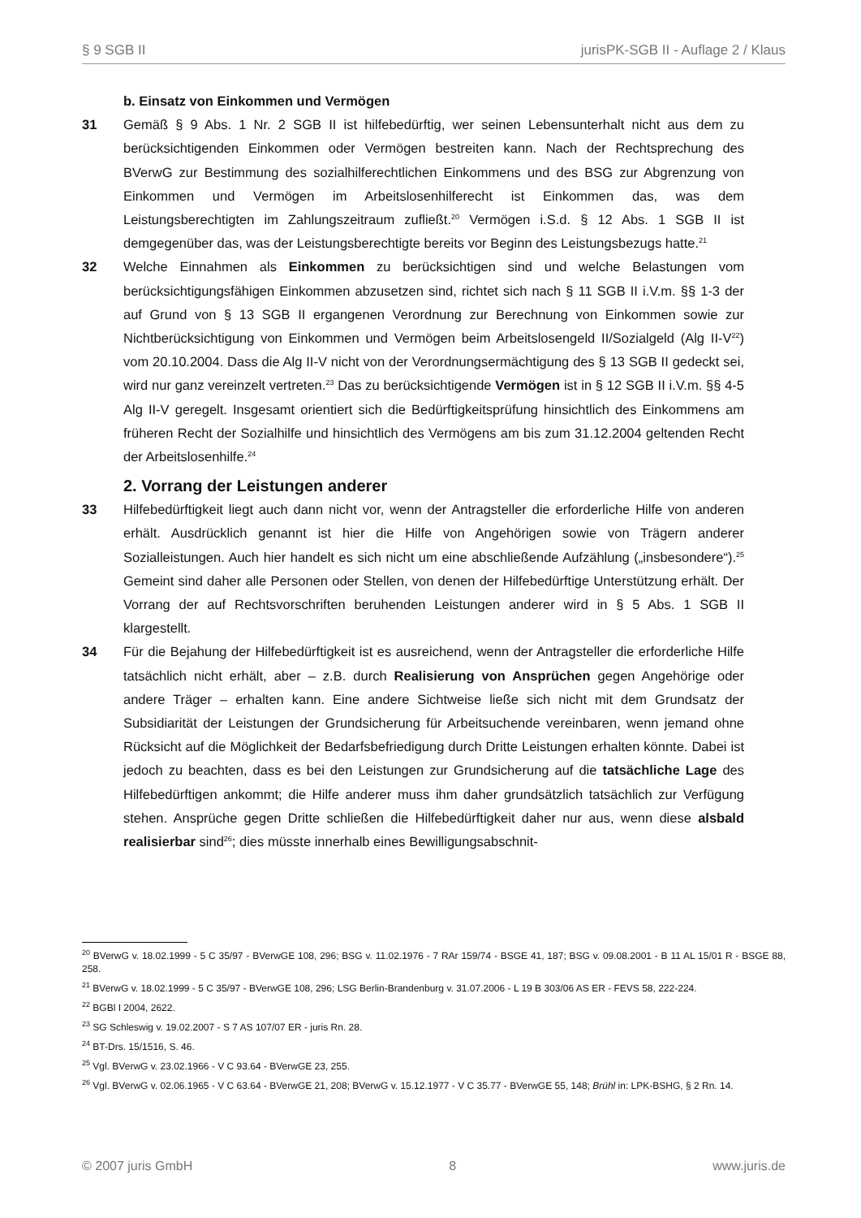§ 9 SGB II jurisPK-SGB II - Auflage 2 / Klaus
b. Einsatz von Einkommen und Vermögen
31 Gemäß § 9 Abs. 1 Nr. 2 SGB II ist hilfebedürftig, wer seinen Lebensunterhalt nicht aus dem zu berücksichtigenden Einkommen oder Vermögen bestreiten kann. Nach der Rechtsprechung des BVerwG zur Bestimmung des sozialhilferechtlichen Einkommens und des BSG zur Abgrenzung von Einkommen und Vermögen im Arbeitslosenhilferecht ist Einkommen das, was dem Leistungsberechtigten im Zahlungszeitraum zufließt.<sup>20</sup> Vermögen i.S.d. § 12 Abs. 1 SGB II ist demgegenüber das, was der Leistungsberechtigte bereits vor Beginn des Leistungsbezugs hatte.<sup>21</sup>
32 Welche Einnahmen als Einkommen zu berücksichtigen sind und welche Belastungen vom berücksichtigungsfähigen Einkommen abzusetzen sind, richtet sich nach § 11 SGB II i.V.m. §§ 1-3 der auf Grund von § 13 SGB II ergangenen Verordnung zur Berechnung von Einkommen sowie zur Nichtberücksichtigung von Einkommen und Vermögen beim Arbeitslosengeld II/Sozialgeld (Alg II-V<sup>22</sup>) vom 20.10.2004. Dass die Alg II-V nicht von der Verordnungsermächtigung des § 13 SGB II gedeckt sei, wird nur ganz vereinzelt vertreten.<sup>23</sup> Das zu berücksichtigende Vermögen ist in § 12 SGB II i.V.m. §§ 4-5 Alg II-V geregelt. Insgesamt orientiert sich die Bedürftigkeitsprüfung hinsichtlich des Einkommens am früheren Recht der Sozialhilfe und hinsichtlich des Vermögens am bis zum 31.12.2004 geltenden Recht der Arbeitslosenhilfe.<sup>24</sup>
2. Vorrang der Leistungen anderer
33 Hilfebedürftigkeit liegt auch dann nicht vor, wenn der Antragsteller die erforderliche Hilfe von anderen erhält. Ausdrücklich genannt ist hier die Hilfe von Angehörigen sowie von Trägern anderer Sozialleistungen. Auch hier handelt es sich nicht um eine abschließende Aufzählung („insbesondere“).<sup>25</sup> Gemeint sind daher alle Personen oder Stellen, von denen der Hilfebedürftige Unterstützung erhält. Der Vorrang der auf Rechtsvorschriften beruhenden Leistungen anderer wird in § 5 Abs. 1 SGB II klargestellt.
34 Für die Bejahung der Hilfebedürftigkeit ist es ausreichend, wenn der Antragsteller die erforderliche Hilfe tatsächlich nicht erhält, aber – z.B. durch Realisierung von Ansprüchen gegen Angehörige oder andere Träger – erhalten kann. Eine andere Sichtweise ließe sich nicht mit dem Grundsatz der Subsidiarität der Leistungen der Grundsicherung für Arbeitsuchende vereinbaren, wenn jemand ohne Rücksicht auf die Möglichkeit der Bedarfsbefriedigung durch Dritte Leistungen erhalten könnte. Dabei ist jedoch zu beachten, dass es bei den Leistungen zur Grundsicherung auf die tatsächliche Lage des Hilfebedürftigen ankommt; die Hilfe anderer muss ihm daher grundsätzlich tatsächlich zur Verfügung stehen. Ansprüche gegen Dritte schließen die Hilfebedürftigkeit daher nur aus, wenn diese alsbald realisierbar sind<sup>26</sup>; dies müsste innerhalb eines Bewilligungsabschnit-
<sup>20</sup> BVerwG v. 18.02.1999 - 5 C 35/97 - BVerwGE 108, 296; BSG v. 11.02.1976 - 7 RAr 159/74 - BSGE 41, 187; BSG v. 09.08.2001 - B 11 AL 15/01 R - BSGE 88, 258.
<sup>21</sup> BVerwG v. 18.02.1999 - 5 C 35/97 - BVerwGE 108, 296; LSG Berlin-Brandenburg v. 31.07.2006 - L 19 B 303/06 AS ER - FEVS 58, 222-224.
<sup>22</sup> BGBl I 2004, 2622.
<sup>23</sup> SG Schleswig v. 19.02.2007 - S 7 AS 107/07 ER - juris Rn. 28.
<sup>24</sup> BT-Drs. 15/1516, S. 46.
<sup>25</sup> Vgl. BVerwG v. 23.02.1966 - V C 93.64 - BVerwGE 23, 255.
<sup>26</sup> Vgl. BVerwG v. 02.06.1965 - V C 63.64 - BVerwGE 21, 208; BVerwG v. 15.12.1977 - V C 35.77 - BVerwGE 55, 148; Brühl in: LPK-BSHG, § 2 Rn. 14.
© 2007 juris GmbH 8 www.juris.de